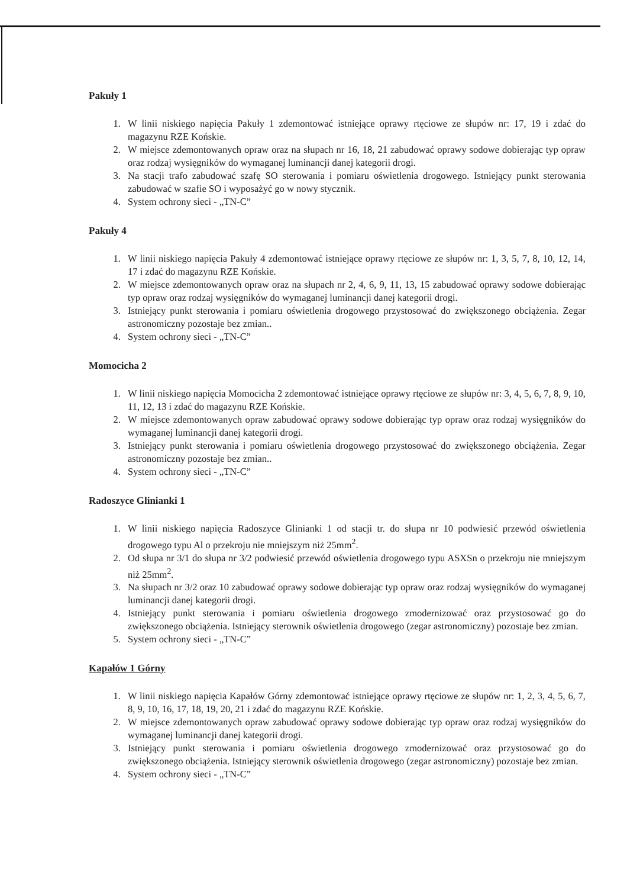Pakuły 1
1. W linii niskiego napięcia Pakuły 1 zdemontować istniejące oprawy rtęciowe ze słupów nr: 17, 19 i zdać do magazynu RZE Końskie.
2. W miejsce zdemontowanych opraw oraz na słupach nr 16, 18, 21 zabudować oprawy sodowe dobierając typ opraw oraz rodzaj wysięgników do wymaganej luminancji danej kategorii drogi.
3. Na stacji trafo zabudować szafę SO sterowania i pomiaru oświetlenia drogowego. Istniejący punkt sterowania zabudować w szafie SO i wyposażyć go w nowy stycznik.
4. System ochrony sieci - „TN-C”
Pakuły 4
1. W linii niskiego napięcia Pakuły 4 zdemontować istniejące oprawy rtęciowe ze słupów nr: 1, 3, 5, 7, 8, 10, 12, 14, 17 i zdać do magazynu RZE Końskie.
2. W miejsce zdemontowanych opraw oraz na słupach nr 2, 4, 6, 9, 11, 13, 15 zabudować oprawy sodowe dobierając typ opraw oraz rodzaj wysięgników do wymaganej luminancji danej kategorii drogi.
3. Istniejący punkt sterowania i pomiaru oświetlenia drogowego przystosować do zwiększonego obciążenia. Zegar astronomiczny pozostaje bez zmian..
4. System ochrony sieci - „TN-C”
Momocicha 2
1. W linii niskiego napięcia Momocicha 2 zdemontować istniejące oprawy rtęciowe ze słupów nr: 3, 4, 5, 6, 7, 8, 9, 10, 11, 12, 13 i zdać do magazynu RZE Końskie.
2. W miejsce zdemontowanych opraw zabudować oprawy sodowe dobierając typ opraw oraz rodzaj wysięgników do wymaganej luminancji danej kategorii drogi.
3. Istniejący punkt sterowania i pomiaru oświetlenia drogowego przystosować do zwiększonego obciążenia. Zegar astronomiczny pozostaje bez zmian..
4. System ochrony sieci - „TN-C”
Radoszyce Glinianki 1
1. W linii niskiego napięcia Radoszyce Glinianki 1 od stacji tr. do słupa nr 10 podwiesić przewód oświetlenia drogowego typu Al o przekroju nie mniejszym niż 25mm<sup>2</sup>.
2. Od słupa nr 3/1 do słupa nr 3/2 podwiesić przewód oświetlenia drogowego typu ASXSn o przekroju nie mniejszym niż 25mm<sup>2</sup>.
3. Na słupach nr 3/2 oraz 10 zabudować oprawy sodowe dobierając typ opraw oraz rodzaj wysięgników do wymaganej luminancji danej kategorii drogi.
4. Istniejący punkt sterowania i pomiaru oświetlenia drogowego zmodernizować oraz przystosować go do zwiększonego obciążenia. Istniejący sterownik oświetlenia drogowego (zegar astronomiczny) pozostaje bez zmian.
5. System ochrony sieci - „TN-C”
Kapałów 1 Górny
1. W linii niskiego napięcia Kapałów Górny zdemontować istniejące oprawy rtęciowe ze słupów nr: 1, 2, 3, 4, 5, 6, 7, 8, 9, 10, 16, 17, 18, 19, 20, 21 i zdać do magazynu RZE Końskie.
2. W miejsce zdemontowanych opraw zabudować oprawy sodowe dobierając typ opraw oraz rodzaj wysięgników do wymaganej luminancji danej kategorii drogi.
3. Istniejący punkt sterowania i pomiaru oświetlenia drogowego zmodernizować oraz przystosować go do zwiększonego obciążenia. Istniejący sterownik oświetlenia drogowego (zegar astronomiczny) pozostaje bez zmian.
4. System ochrony sieci - „TN-C”